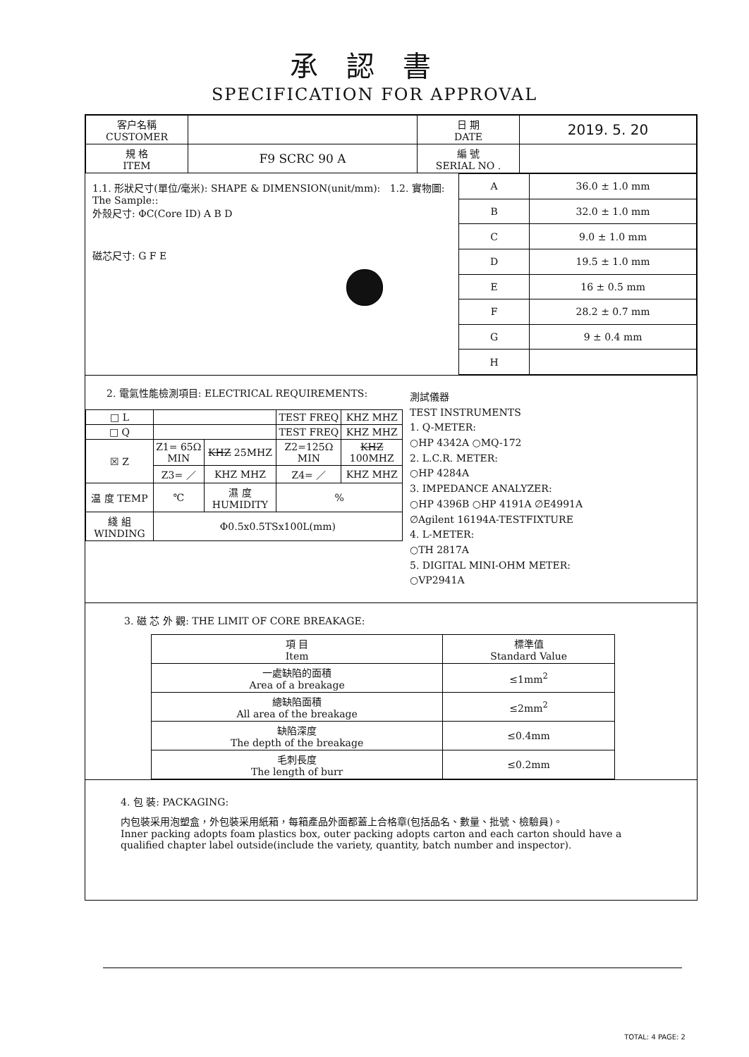承認書
SPECIFICATION FOR APPROVAL
| 客户名稱 CUSTOMER | | 日 期 DATE | 2019. 5. 20 |
| 規 格 ITEM | F9 SCRC 90 A | 編 號 SERIAL NO . | |
1.1. 形狀尺寸(單位/毫米): SHAPE & DIMENSION(unit/mm): 1.2. 實物圖: The Sample::
外殼尺寸: ΦC(Core ID) A B D
磁芯尺寸: G F E
| A | 36.0 ± 1.0 mm |
| B | 32.0 ± 1.0 mm |
| C | 9.0 ± 1.0 mm |
| D | 19.5 ± 1.0 mm |
| E | 16 ± 0.5 mm |
| F | 28.2 ± 0.7 mm |
| G | 9 ± 0.4 mm |
| H | |
2. 電氣性能檢測項目: ELECTRICAL REQUIREMENTS:
| □ L | | | TEST FREQ | KHZ MHZ |
| □ Q | | | TEST FREQ | KHZ MHZ |
| ☒ Z | Z1= 65Ω MIN | KHZ 25MHZ | Z2=125Ω MIN | KHZ 100MHZ |
| | Z3= ／ | KHZ MHZ | Z4= ／ | KHZ MHZ |
| 温 度 TEMP | ℃ | 濕 度 HUMIDITY | % | |
| 綫 組 WINDING | Φ0.5x0.5TSx100L(mm) | | | |
測試儀器
TEST INSTRUMENTS
1. Q-METER:
○HP 4342A ○MQ-172
2. L.C.R. METER:
○HP 4284A
3. IMPEDANCE ANALYZER:
○HP 4396B ○HP 4191A ∅E4991A
∅Agilent 16194A-TESTFIXTURE
4. L-METER:
○TH 2817A
5. DIGITAL MINI-OHM METER:
○VP2941A
3. 磁 芯 外 觀: THE LIMIT OF CORE BREAKAGE:
| 項 目 Item | 標準值 Standard Value |
| 一處缺陷的面積 Area of a breakage | ≤1mm<sup>2</sup> |
| 總缺陷面積 All area of the breakage | ≤2mm<sup>2</sup> |
| 缺陷深度 The depth of the breakage | ≤0.4mm |
| 毛刺長度 The length of burr | ≤0.2mm |
4. 包 裝: PACKAGING:
内包裝采用泡塑盒，外包裝采用紙箱，每箱產品外面都蓋上合格章(包括品名、數量、批號、檢驗員)。
Inner packing adopts foam plastics box, outer packing adopts carton and each carton should have a qualified chapter label outside(include the variety, quantity, batch number and inspector).
TOTAL: 4 PAGE: 2